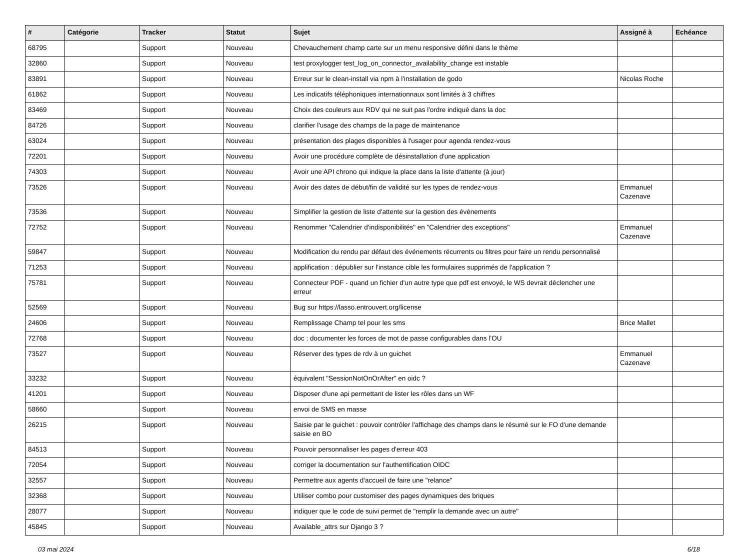| # | Catégorie | Tracker | Statut | Sujet | Assigné à | Echéance |
| --- | --- | --- | --- | --- | --- | --- |
| 68795 | | Support | Nouveau | Chevauchement champ carte sur un menu responsive défini dans le thème | | |
| 32860 | | Support | Nouveau | test proxylogger test_log_on_connector_availability_change est instable | | |
| 83891 | | Support | Nouveau | Erreur sur le clean-install via npm à l'installation de godo | Nicolas Roche | |
| 61862 | | Support | Nouveau | Les indicatifs téléphoniques internationnaux sont limités à 3 chiffres | | |
| 83469 | | Support | Nouveau | Choix des couleurs aux RDV qui ne suit pas l'ordre indiqué dans la doc | | |
| 84726 | | Support | Nouveau | clarifier l'usage des champs de la page de maintenance | | |
| 63024 | | Support | Nouveau | présentation des plages disponibles à l'usager pour agenda rendez-vous | | |
| 72201 | | Support | Nouveau | Avoir une procédure complète de désinstallation d'une application | | |
| 74303 | | Support | Nouveau | Avoir une API chrono qui indique la place dans la liste d'attente (à jour) | | |
| 73526 | | Support | Nouveau | Avoir des dates de début/fin de validité sur les types de rendez-vous | Emmanuel Cazenave | |
| 73536 | | Support | Nouveau | Simplifier la gestion de liste d'attente sur la gestion des événements | | |
| 72752 | | Support | Nouveau | Renommer "Calendrier d'indisponibilités" en "Calendrier des exceptions" | Emmanuel Cazenave | |
| 59847 | | Support | Nouveau | Modification du rendu par défaut des événements récurrents ou filtres pour faire un rendu personnalisé | | |
| 71253 | | Support | Nouveau | applification : dépublier sur l'instance cible les formulaires supprimés de l'application ? | | |
| 75781 | | Support | Nouveau | Connecteur PDF - quand un fichier d'un autre type que pdf est envoyé, le WS devrait déclencher une erreur | | |
| 52569 | | Support | Nouveau | Bug sur https://lasso.entrouvert.org/license | | |
| 24606 | | Support | Nouveau | Remplissage Champ tel pour les sms | Brice Mallet | |
| 72768 | | Support | Nouveau | doc : documenter les forces de mot de passe configurables dans l’OU | | |
| 73527 | | Support | Nouveau | Réserver des types de rdv à un guichet | Emmanuel Cazenave | |
| 33232 | | Support | Nouveau | équivalent "SessionNotOnOrAfter" en oidc ? | | |
| 41201 | | Support | Nouveau | Disposer d'une api permettant de lister les rôles dans un WF | | |
| 58660 | | Support | Nouveau | envoi de SMS en masse | | |
| 26215 | | Support | Nouveau | Saisie par le guichet : pouvoir contrôler l'affichage des champs dans le résumé sur le FO d'une demande saisie en BO | | |
| 84513 | | Support | Nouveau | Pouvoir personnaliser les pages d'erreur 403 | | |
| 72054 | | Support | Nouveau | corriger la documentation sur l'authentification OIDC | | |
| 32557 | | Support | Nouveau | Permettre aux agents d'accueil de faire une "relance" | | |
| 32368 | | Support | Nouveau | Utiliser combo pour customiser des pages dynamiques des briques | | |
| 28077 | | Support | Nouveau | indiquer que le code de suivi permet de "remplir la demande avec un autre" | | |
| 45845 | | Support | Nouveau | Available_attrs sur Django 3 ? | | |
03 mai 2024 6/18